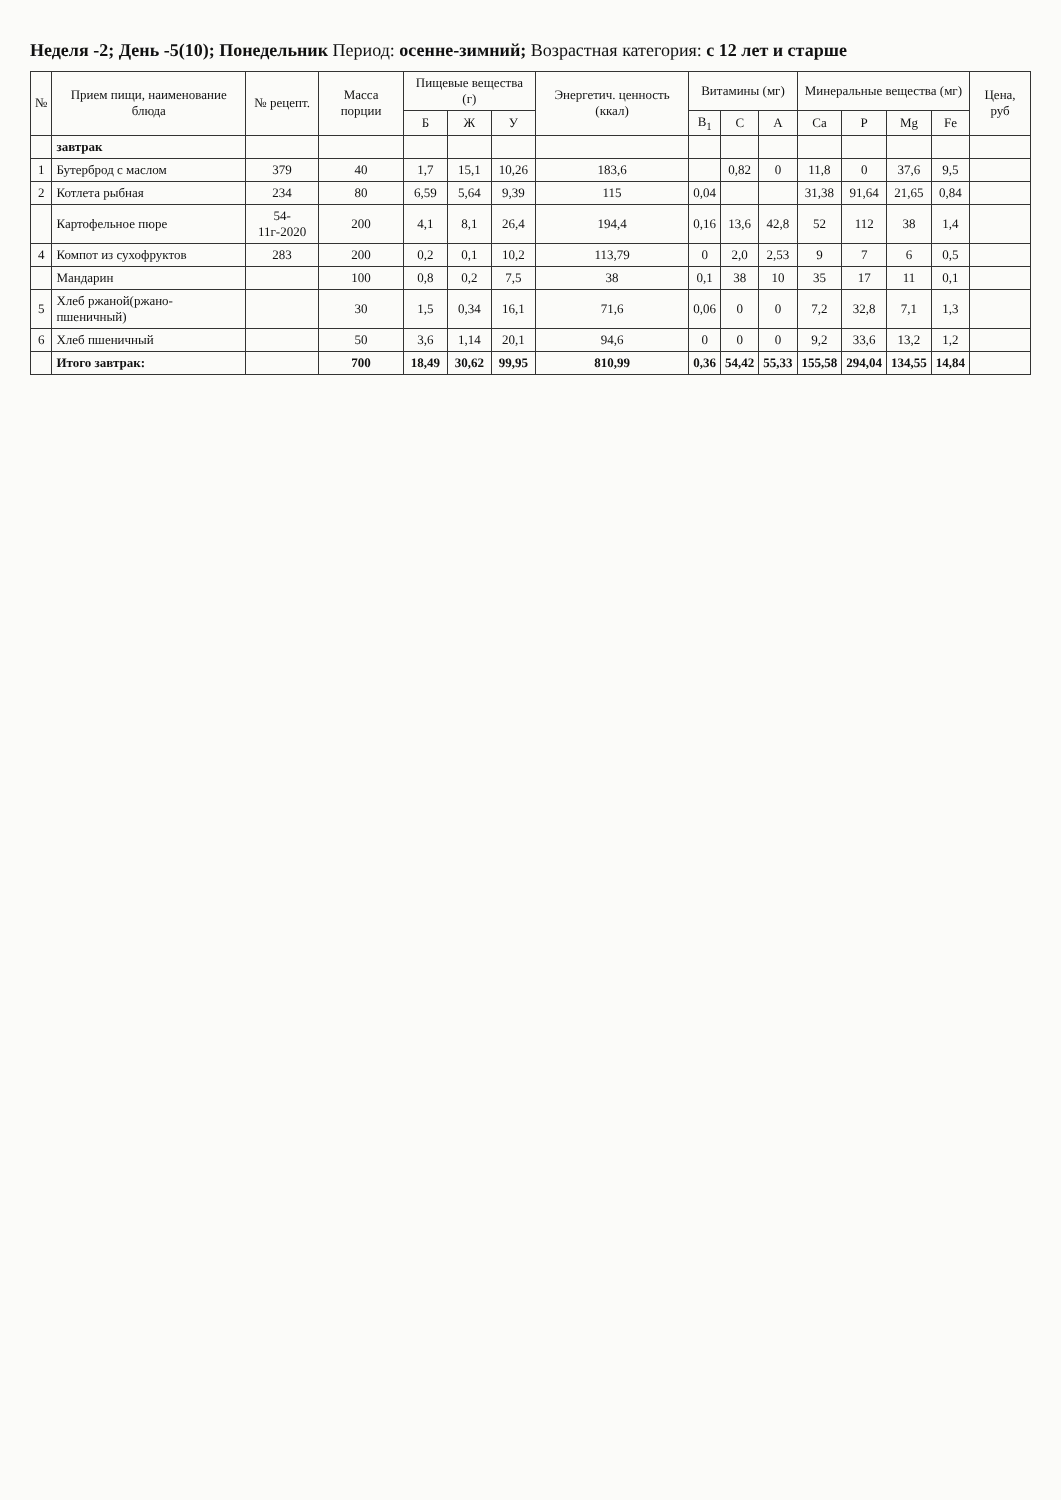Неделя -2; День -5(10); Понедельник Период: осенне-зимний; Возрастная категория: с 12 лет и старше
| № | Прием пищи, наименование блюда | № рецепт. | Масса порции | Пищевые вещества (г) | | | Энергетич. ценность (ккал) | Витамины (мг) | | | Минеральные вещества (мг) | | | | Цена, руб |
| --- | --- | --- | --- | --- | --- | --- | --- | --- | --- | --- | --- | --- | --- | --- | --- |
| | | | | Б | Ж | У | | B<sub>1</sub> | C | A | Ca | P | Mg | Fe | |
| | завтрак | | | | | | | | | | | | | | |
| 1 | Бутерброд с маслом | 379 | 40 | 1,7 | 15,1 | 10,26 | 183,6 | | 0,82 | 0 | 11,8 | 0 | 37,6 | 9,5 | |
| 2 | Котлета рыбная | 234 | 80 | 6,59 | 5,64 | 9,39 | 115 | 0,04 | | | 31,38 | 91,64 | 21,65 | 0,84 | |
| | Картофельное пюре | 54-11г-2020 | 200 | 4,1 | 8,1 | 26,4 | 194,4 | 0,16 | 13,6 | 42,8 | 52 | 112 | 38 | 1,4 | |
| 4 | Компот из сухофруктов | 283 | 200 | 0,2 | 0,1 | 10,2 | 113,79 | 0 | 2,0 | 2,53 | 9 | 7 | 6 | 0,5 | |
| | Мандарин | | 100 | 0,8 | 0,2 | 7,5 | 38 | 0,1 | 38 | 10 | 35 | 17 | 11 | 0,1 | |
| 5 | Хлеб ржаной(ржано-пшеничный) | | 30 | 1,5 | 0,34 | 16,1 | 71,6 | 0,06 | 0 | 0 | 7,2 | 32,8 | 7,1 | 1,3 | |
| 6 | Хлеб пшеничный | | 50 | 3,6 | 1,14 | 20,1 | 94,6 | 0 | 0 | 0 | 9,2 | 33,6 | 13,2 | 1,2 | |
| | Итого завтрак: | | 700 | 18,49 | 30,62 | 99,95 | 810,99 | 0,36 | 54,42 | 55,33 | 155,58 | 294,04 | 134,55 | 14,84 | |